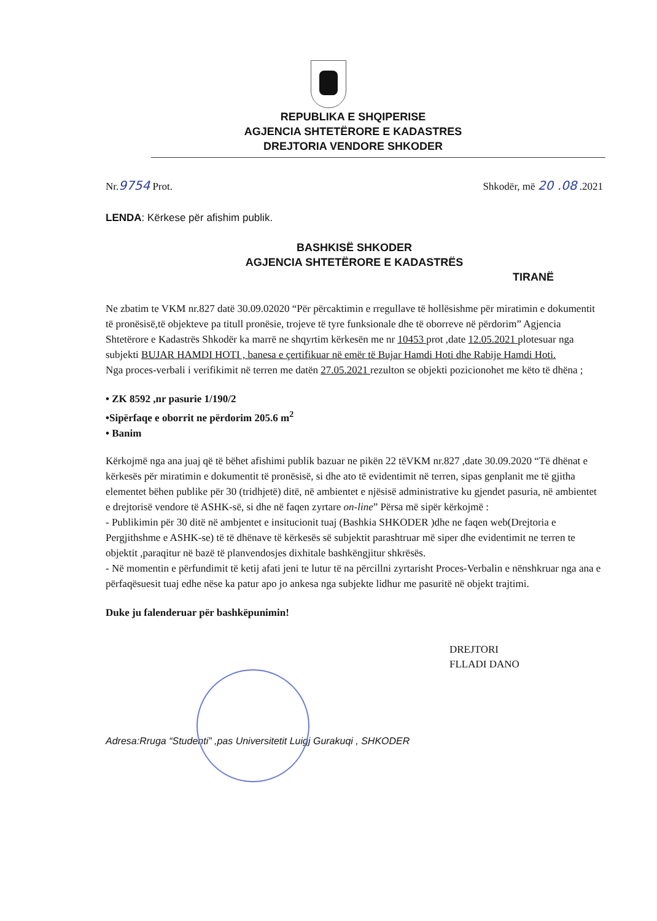REPUBLIKA E SHQIPERISE
AGJENCIA SHTETËRORE E KADASTRES
DREJTORIA VENDORE SHKODER
Nr.9754 Prot. Shkodër, më 20 .08 .2021
LENDA: Kërkese për afishim publik.
BASHKISË SHKODER
AGJENCIA SHTETËRORE E KADASTRËS
TIRANË
Ne zbatim te VKM nr.827 datë 30.09.02020 “Për përcaktimin e rregullave të hollësishme për miratimin e dokumentit të pronësisë,të objekteve pa titull pronësie, trojeve të tyre funksionale dhe të oborreve në përdorim” Agjencia Shtetërore e Kadastrës Shkodër ka marrë ne shqyrtim kërkesën me nr 10453 prot ,date 12.05.2021 plotesuar nga subjekti BUJAR HAMDI HOTI , banesa e çertifikuar në emër të Bujar Hamdi Hoti dhe Rabije Hamdi Hoti.
Nga proces-verbali i verifikimit në terren me datën 27.05.2021 rezulton se objekti pozicionohet me këto të dhëna ;
• ZK 8592 ,nr pasurie 1/190/2
•Sipërfaqe e oborrit ne përdorim 205.6 m<sup>2</sup>
• Banim
Kërkojmë nga ana juaj që të bëhet afishimi publik bazuar ne pikën 22 tëVKM nr.827 ,date 30.09.2020 “Të dhënat e kërkesës për miratimin e dokumentit të pronësisë, si dhe ato të evidentimit në terren, sipas genplanit me të gjitha elementet bëhen publike për 30 (tridhjetë) ditë, në ambientet e njësisë administrative ku gjendet pasuria, në ambientet e drejtorisë vendore të ASHK-së, si dhe në faqen zyrtare on-line” Përsa më sipër kërkojmë :
- Publikimin për 30 ditë në ambjentet e insitucionit tuaj (Bashkia SHKODER )dhe ne faqen web(Drejtoria e Pergjithshme e ASHK-se) të të dhënave të kërkesës së subjektit parashtruar më siper dhe evidentimit ne terren te objektit ,paraqitur në bazë të planvendosjes dixhitale bashkëngjitur shkrësës.
- Në momentin e përfundimit të ketij afati jeni te lutur të na përcillni zyrtarisht Proces-Verbalin e nënshkruar nga ana e përfaqësuesit tuaj edhe nëse ka patur apo jo ankesa nga subjekte lidhur me pasuritë në objekt trajtimi.
Duke ju falenderuar për bashkëpunimin!
DREJTORI
FLLADI DANO
Adresa:Rruga “Studenti” ,pas Universitetit Luigj Gurakuqi , SHKODER